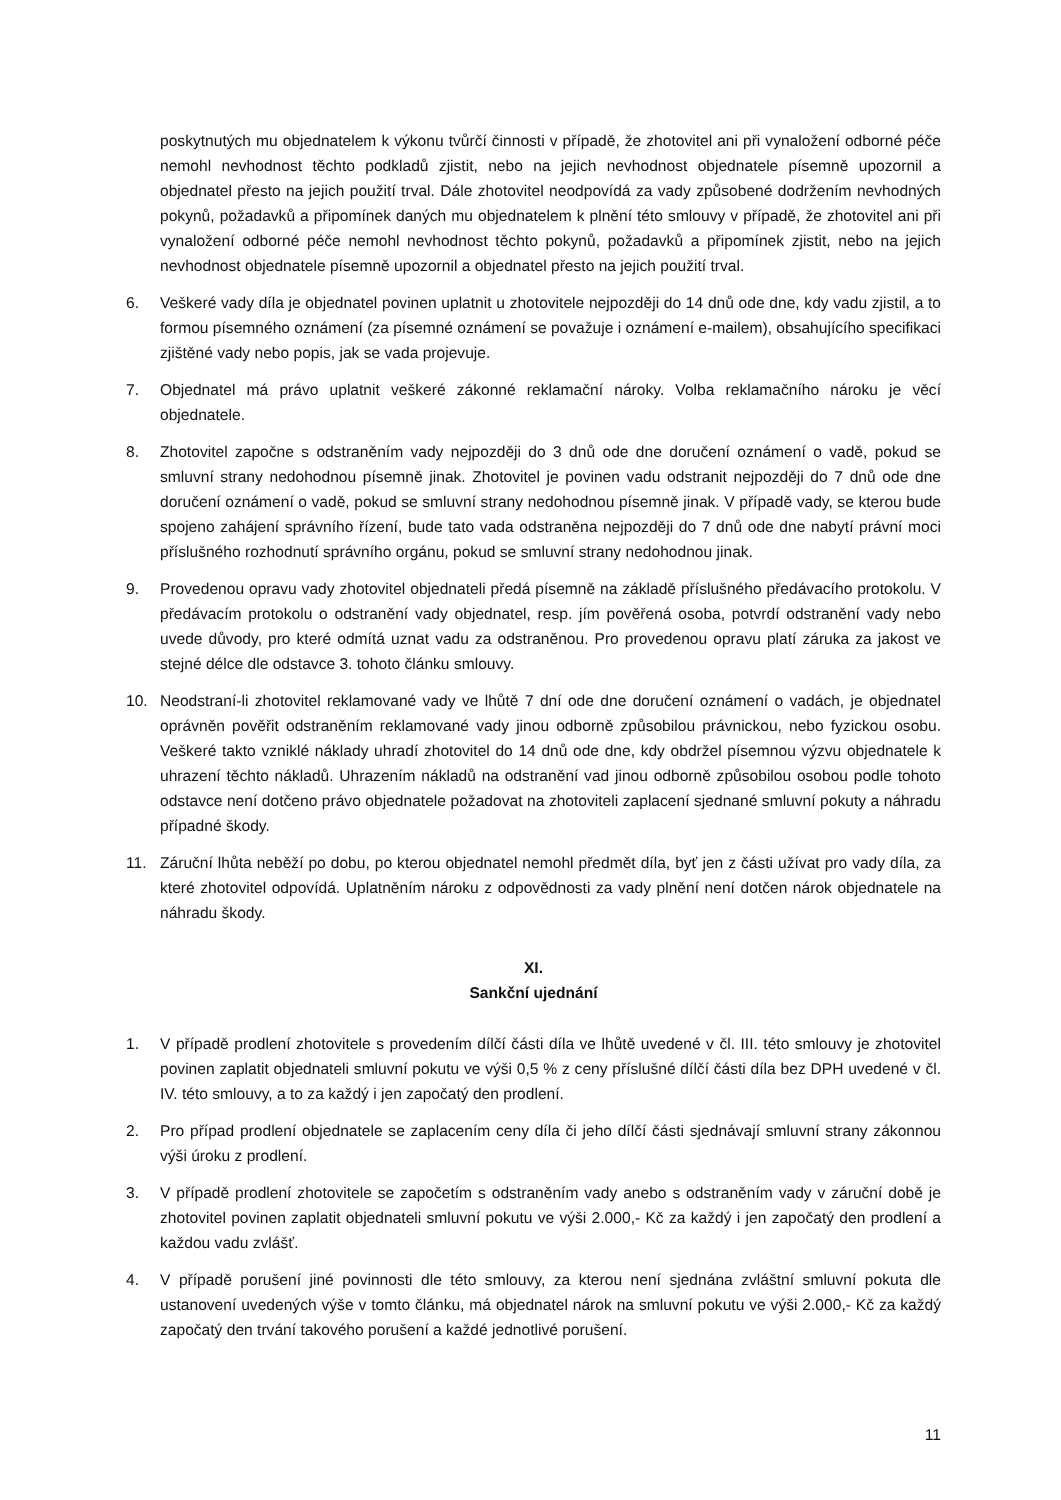poskytnutých mu objednatelem k výkonu tvůrčí činnosti v případě, že zhotovitel ani při vynaložení odborné péče nemohl nevhodnost těchto podkladů zjistit, nebo na jejich nevhodnost objednatele písemně upozornil a objednatel přesto na jejich použití trval. Dále zhotovitel neodpovídá za vady způsobené dodržením nevhodných pokynů, požadavků a připomínek daných mu objednatelem k plnění této smlouvy v případě, že zhotovitel ani při vynaložení odborné péče nemohl nevhodnost těchto pokynů, požadavků a připomínek zjistit, nebo na jejich nevhodnost objednatele písemně upozornil a objednatel přesto na jejich použití trval.
6. Veškeré vady díla je objednatel povinen uplatnit u zhotovitele nejpozději do 14 dnů ode dne, kdy vadu zjistil, a to formou písemného oznámení (za písemné oznámení se považuje i oznámení e-mailem), obsahujícího specifikaci zjištěné vady nebo popis, jak se vada projevuje.
7. Objednatel má právo uplatnit veškeré zákonné reklamační nároky. Volba reklamačního nároku je věcí objednatele.
8. Zhotovitel započne s odstraněním vady nejpozději do 3 dnů ode dne doručení oznámení o vadě, pokud se smluvní strany nedohodnou písemně jinak. Zhotovitel je povinen vadu odstranit nejpozději do 7 dnů ode dne doručení oznámení o vadě, pokud se smluvní strany nedohodnou písemně jinak. V případě vady, se kterou bude spojeno zahájení správního řízení, bude tato vada odstraněna nejpozději do 7 dnů ode dne nabytí právní moci příslušného rozhodnutí správního orgánu, pokud se smluvní strany nedohodnou jinak.
9. Provedenou opravu vady zhotovitel objednateli předá písemně na základě příslušného předávacího protokolu. V předávacím protokolu o odstranění vady objednatel, resp. jím pověřená osoba, potvrdí odstranění vady nebo uvede důvody, pro které odmítá uznat vadu za odstraněnou. Pro provedenou opravu platí záruka za jakost ve stejné délce dle odstavce 3. tohoto článku smlouvy.
10. Neodstraní-li zhotovitel reklamované vady ve lhůtě 7 dní ode dne doručení oznámení o vadách, je objednatel oprávněn pověřit odstraněním reklamované vady jinou odborně způsobilou právnickou, nebo fyzickou osobu. Veškeré takto vzniklé náklady uhradí zhotovitel do 14 dnů ode dne, kdy obdržel písemnou výzvu objednatele k uhrazení těchto nákladů. Uhrazením nákladů na odstranění vad jinou odborně způsobilou osobou podle tohoto odstavce není dotčeno právo objednatele požadovat na zhotoviteli zaplacení sjednané smluvní pokuty a náhradu případné škody.
11. Záruční lhůta neběží po dobu, po kterou objednatel nemohl předmět díla, byť jen z části užívat pro vady díla, za které zhotovitel odpovídá. Uplatněním nároku z odpovědnosti za vady plnění není dotčen nárok objednatele na náhradu škody.
XI.
Sankční ujednání
1. V případě prodlení zhotovitele s provedením dílčí části díla ve lhůtě uvedené v čl. III. této smlouvy je zhotovitel povinen zaplatit objednateli smluvní pokutu ve výši 0,5 % z ceny příslušné dílčí části díla bez DPH uvedené v čl. IV. této smlouvy, a to za každý i jen započatý den prodlení.
2. Pro případ prodlení objednatele se zaplacením ceny díla či jeho dílčí části sjednávají smluvní strany zákonnou výši úroku z prodlení.
3. V případě prodlení zhotovitele se započetím s odstraněním vady anebo s odstraněním vady v záruční době je zhotovitel povinen zaplatit objednateli smluvní pokutu ve výši 2.000,- Kč za každý i jen započatý den prodlení a každou vadu zvlášť.
4. V případě porušení jiné povinnosti dle této smlouvy, za kterou není sjednána zvláštní smluvní pokuta dle ustanovení uvedených výše v tomto článku, má objednatel nárok na smluvní pokutu ve výši 2.000,- Kč za každý započatý den trvání takového porušení a každé jednotlivé porušení.
11